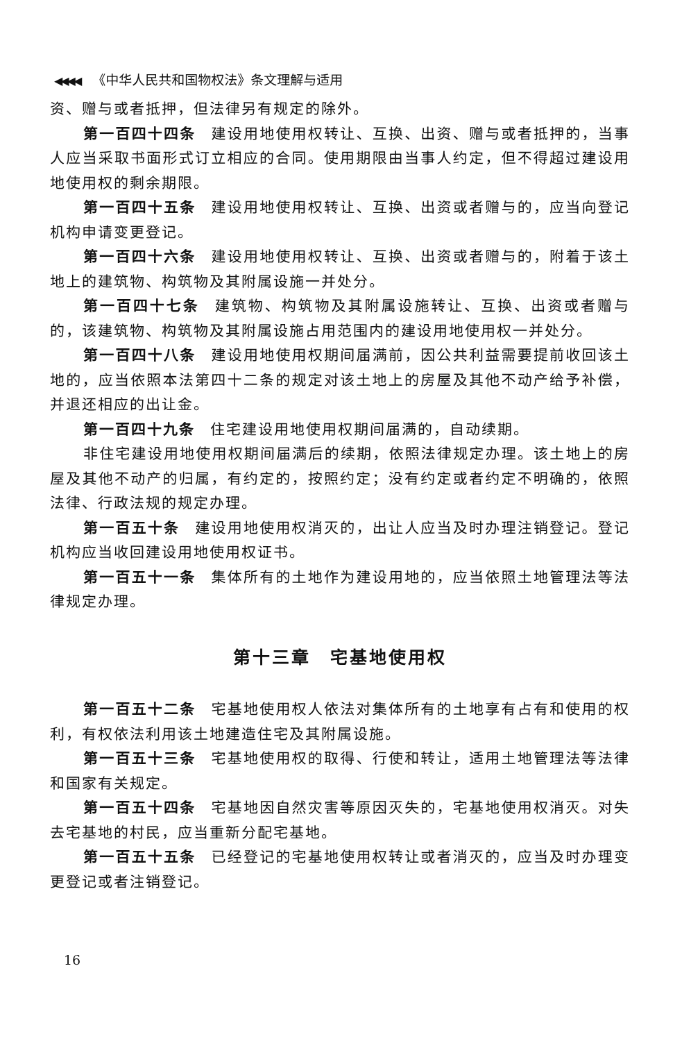◀◀◀◀ 《中华人民共和国物权法》条文理解与适用
资、赠与或者抵押，但法律另有规定的除外。
第一百四十四条 建设用地使用权转让、互换、出资、赠与或者抵押的，当事人应当采取书面形式订立相应的合同。使用期限由当事人约定，但不得超过建设用地使用权的剩余期限。
第一百四十五条 建设用地使用权转让、互换、出资或者赠与的，应当向登记机构申请变更登记。
第一百四十六条 建设用地使用权转让、互换、出资或者赠与的，附着于该土地上的建筑物、构筑物及其附属设施一并处分。
第一百四十七条 建筑物、构筑物及其附属设施转让、互换、出资或者赠与的，该建筑物、构筑物及其附属设施占用范围内的建设用地使用权一并处分。
第一百四十八条 建设用地使用权期间届满前，因公共利益需要提前收回该土地的，应当依照本法第四十二条的规定对该土地上的房屋及其他不动产给予补偿，并退还相应的出让金。
第一百四十九条 住宅建设用地使用权期间届满的，自动续期。
非住宅建设用地使用权期间届满后的续期，依照法律规定办理。该土地上的房屋及其他不动产的归属，有约定的，按照约定；没有约定或者约定不明确的，依照法律、行政法规的规定办理。
第一百五十条 建设用地使用权消灭的，出让人应当及时办理注销登记。登记机构应当收回建设用地使用权证书。
第一百五十一条 集体所有的土地作为建设用地的，应当依照土地管理法等法律规定办理。
第十三章　宅基地使用权
第一百五十二条 宅基地使用权人依法对集体所有的土地享有占有和使用的权利，有权依法利用该土地建造住宅及其附属设施。
第一百五十三条 宅基地使用权的取得、行使和转让，适用土地管理法等法律和国家有关规定。
第一百五十四条 宅基地因自然灾害等原因灭失的，宅基地使用权消灭。对失去宅基地的村民，应当重新分配宅基地。
第一百五十五条 已经登记的宅基地使用权转让或者消灭的，应当及时办理变更登记或者注销登记。
16